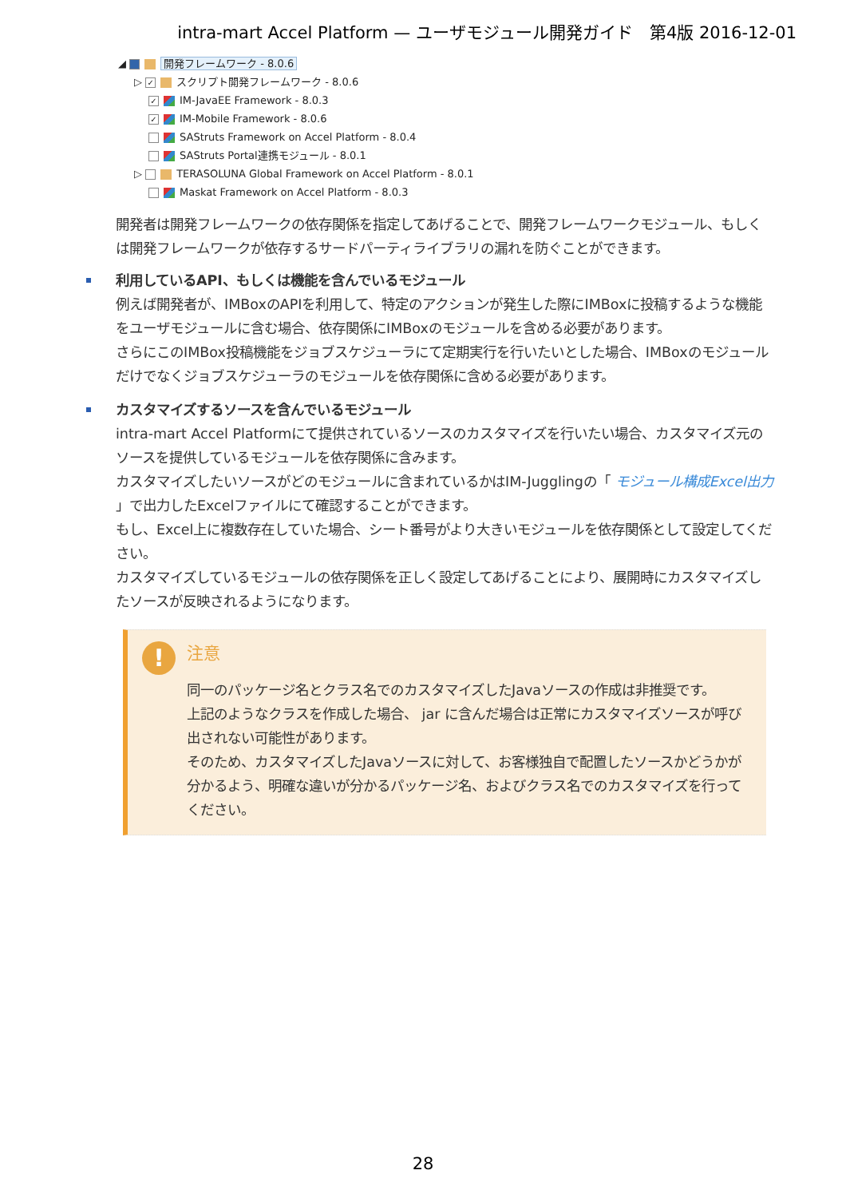intra-mart Accel Platform — ユーザモジュール開発ガイド　第4版 2016-12-01
◢ 開発フレームワーク - 8.0.6
▷ ✓ スクリプト開発フレームワーク - 8.0.6
✓ IM-JavaEE Framework - 8.0.3
✓ IM-Mobile Framework - 8.0.6
SAStruts Framework on Accel Platform - 8.0.4
SAStruts Portal連携モジュール - 8.0.1
▷ TERASOLUNA Global Framework on Accel Platform - 8.0.1
Maskat Framework on Accel Platform - 8.0.3
開発者は開発フレームワークの依存関係を指定してあげることで、開発フレームワークモジュール、もしくは開発フレームワークが依存するサードパーティライブラリの漏れを防ぐことができます。
利用しているAPI、もしくは機能を含んでいるモジュール
例えば開発者が、IMBoxのAPIを利用して、特定のアクションが発生した際にIMBoxに投稿するような機能をユーザモジュールに含む場合、依存関係にIMBoxのモジュールを含める必要があります。
さらにこのIMBox投稿機能をジョブスケジューラにて定期実行を行いたいとした場合、IMBoxのモジュールだけでなくジョブスケジューラのモジュールを依存関係に含める必要があります。
カスタマイズするソースを含んでいるモジュール
intra-mart Accel Platformにて提供されているソースのカスタマイズを行いたい場合、カスタマイズ元のソースを提供しているモジュールを依存関係に含みます。
カスタマイズしたいソースがどのモジュールに含まれているかはIM-Jugglingの「 モジュール構成Excel出力 」で出力したExcelファイルにて確認することができます。
もし、Excel上に複数存在していた場合、シート番号がより大きいモジュールを依存関係として設定してください。
カスタマイズしているモジュールの依存関係を正しく設定してあげることにより、展開時にカスタマイズしたソースが反映されるようになります。
!
注意
同一のパッケージ名とクラス名でのカスタマイズしたJavaソースの作成は非推奨です。
上記のようなクラスを作成した場合、 jar に含んだ場合は正常にカスタマイズソースが呼び出されない可能性があります。
そのため、カスタマイズしたJavaソースに対して、お客様独自で配置したソースかどうかが分かるよう、明確な違いが分かるパッケージ名、およびクラス名でのカスタマイズを行ってください。
28